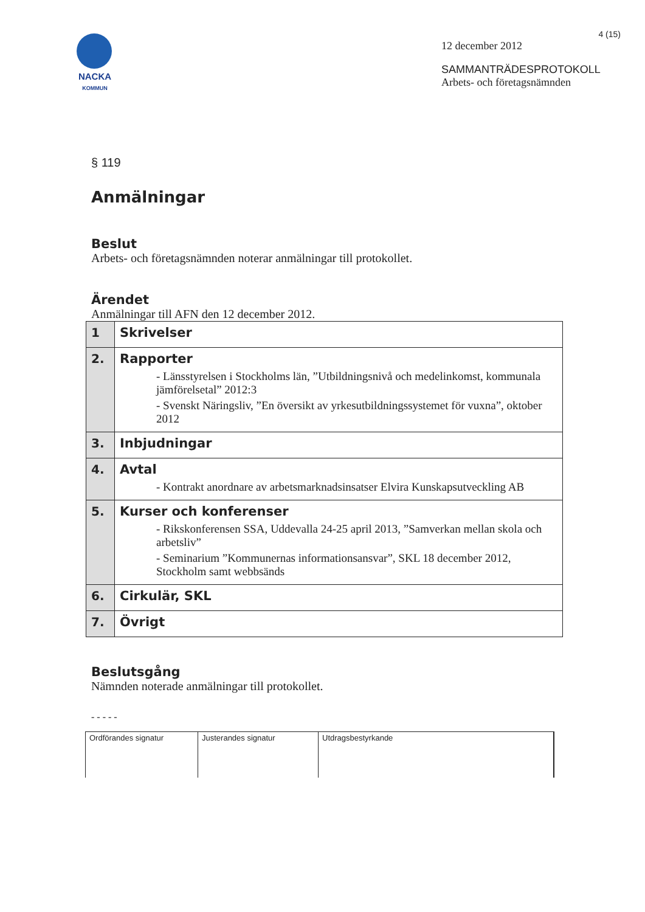4 (15)
NACKA
KOMMUN
12 december 2012
SAMMANTRÄDESPROTOKOLL
Arbets- och företagsnämnden
§ 119
Anmälningar
Beslut
Arbets- och företagsnämnden noterar anmälningar till protokollet.
Ärendet
Anmälningar till AFN den 12 december 2012.
| 1 | Skrivelser |
| 2. | Rapporter - Länsstyrelsen i Stockholms län, ”Utbildningsnivå och medelinkomst, kommunala jämförelsetal” 2012:3 - Svenskt Näringsliv, ”En översikt av yrkesutbildningssystemet för vuxna”, oktober 2012 |
| 3. | Inbjudningar |
| 4. | Avtal - Kontrakt anordnare av arbetsmarknadsinsatser Elvira Kunskapsutveckling AB |
| 5. | Kurser och konferenser - Rikskonferensen SSA, Uddevalla 24-25 april 2013, ”Samverkan mellan skola och arbetsliv” - Seminarium ”Kommunernas informationsansvar”, SKL 18 december 2012, Stockholm samt webbsänds |
| 6. | Cirkulär, SKL |
| 7. | Övrigt |
Beslutsgång
Nämnden noterade anmälningar till protokollet.
- - - - -
Ordförandes signatur Justerandes signatur Utdragsbestyrkande